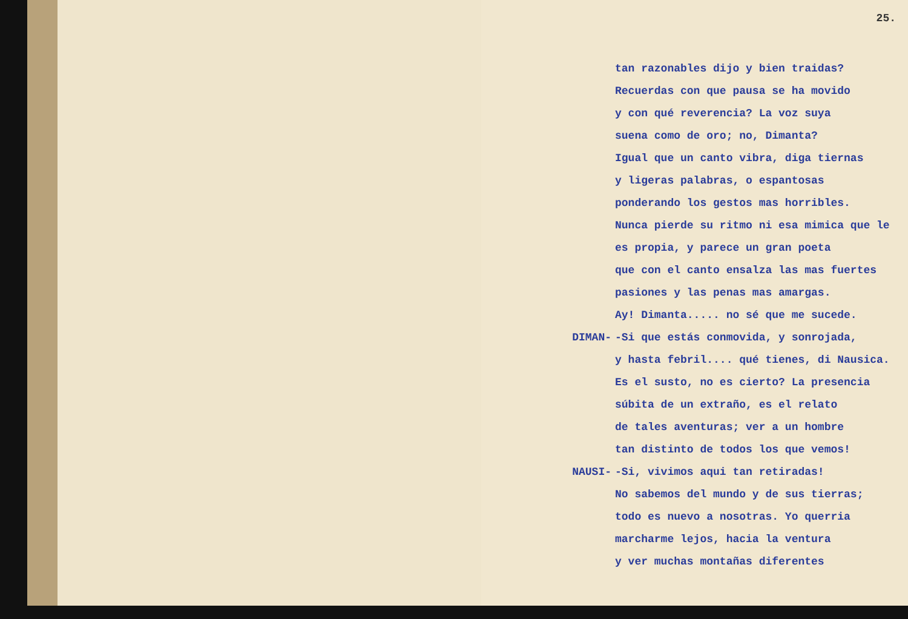25.
tan razonables dijo y bien traidas?
Recuerdas con que pausa se ha movido
y con qué reverencia? La voz suya
suena como de oro; no, Dimanta?
Igual que un canto vibra, diga tiernas
y ligeras palabras, o espantosas
ponderando los gestos mas horribles.
Nunca pierde su ritmo ni esa mimica que le
es propia, y parece un gran poeta
que con el canto ensalza las mas fuertes
pasiones y las penas mas amargas.
Ay! Dimanta..... no sé que me sucede.
DIMAN- -Si que estás conmovida, y sonrojada,
y hasta febril.... qué tienes, di Nausica.
Es el susto, no es cierto? La presencia
súbita de un extraño, es el relato
de tales aventuras; ver a un hombre
tan distinto de todos los que vemos!
NAUSI- -Si, vivimos aqui tan retiradas!
No sabemos del mundo y de sus tierras;
todo es nuevo a nosotras. Yo querria
marcharme lejos, hacia la ventura
y ver muchas montañas diferentes